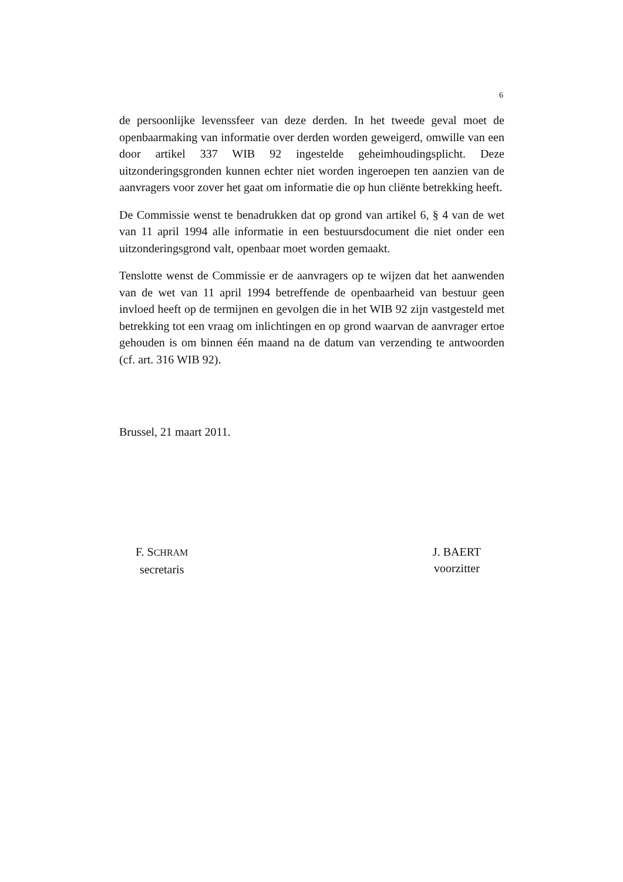6
de persoonlijke levenssfeer van deze derden. In het tweede geval moet de openbaarmaking van informatie over derden worden geweigerd, omwille van een door artikel 337 WIB 92 ingestelde geheimhoudingsplicht. Deze uitzonderingsgronden kunnen echter niet worden ingeroepen ten aanzien van de aanvragers voor zover het gaat om informatie die op hun cliënte betrekking heeft.
De Commissie wenst te benadrukken dat op grond van artikel 6, § 4 van de wet van 11 april 1994 alle informatie in een bestuursdocument die niet onder een uitzonderingsgrond valt, openbaar moet worden gemaakt.
Tenslotte wenst de Commissie er de aanvragers op te wijzen dat het aanwenden van de wet van 11 april 1994 betreffende de openbaarheid van bestuur geen invloed heeft op de termijnen en gevolgen die in het WIB 92 zijn vastgesteld met betrekking tot een vraag om inlichtingen en op grond waarvan de aanvrager ertoe gehouden is om binnen één maand na de datum van verzending te antwoorden (cf. art. 316 WIB 92).
Brussel, 21 maart 2011.
F. SCHRAM
secretaris
J. BAERT
voorzitter